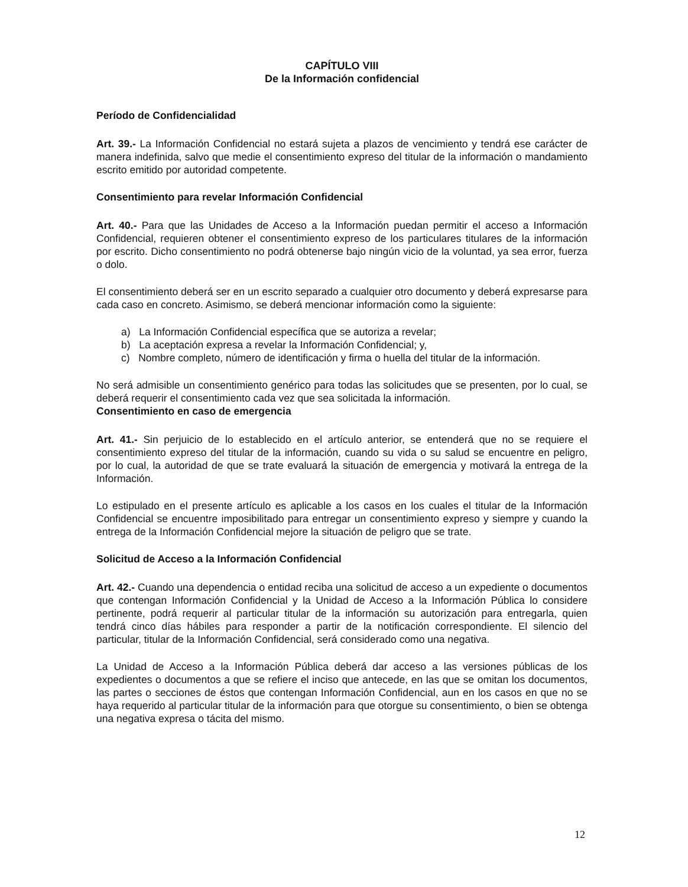CAPÍTULO VIII
De la Información confidencial
Período de Confidencialidad
Art. 39.- La Información Confidencial no estará sujeta a plazos de vencimiento y tendrá ese carácter de manera indefinida, salvo que medie el consentimiento expreso del titular de la información o mandamiento escrito emitido por autoridad competente.
Consentimiento para revelar Información Confidencial
Art. 40.- Para que las Unidades de Acceso a la Información puedan permitir el acceso a Información Confidencial, requieren obtener el consentimiento expreso de los particulares titulares de la información por escrito. Dicho consentimiento no podrá obtenerse bajo ningún vicio de la voluntad, ya sea error, fuerza o dolo.
El consentimiento deberá ser en un escrito separado a cualquier otro documento y deberá expresarse para cada caso en concreto. Asimismo, se deberá mencionar información como la siguiente:
a) La Información Confidencial específica que se autoriza a revelar;
b) La aceptación expresa a revelar la Información Confidencial; y,
c) Nombre completo, número de identificación y firma o huella del titular de la información.
No será admisible un consentimiento genérico para todas las solicitudes que se presenten, por lo cual, se deberá requerir el consentimiento cada vez que sea solicitada la información.
Consentimiento en caso de emergencia
Art. 41.- Sin perjuicio de lo establecido en el artículo anterior, se entenderá que no se requiere el consentimiento expreso del titular de la información, cuando su vida o su salud se encuentre en peligro, por lo cual, la autoridad de que se trate evaluará la situación de emergencia y motivará la entrega de la Información.
Lo estipulado en el presente artículo es aplicable a los casos en los cuales el titular de la Información Confidencial se encuentre imposibilitado para entregar un consentimiento expreso y siempre y cuando la entrega de la Información Confidencial mejore la situación de peligro que se trate.
Solicitud de Acceso a la Información Confidencial
Art. 42.- Cuando una dependencia o entidad reciba una solicitud de acceso a un expediente o documentos que contengan Información Confidencial y la Unidad de Acceso a la Información Pública lo considere pertinente, podrá requerir al particular titular de la información su autorización para entregarla, quien tendrá cinco días hábiles para responder a partir de la notificación correspondiente. El silencio del particular, titular de la Información Confidencial, será considerado como una negativa.
La Unidad de Acceso a la Información Pública deberá dar acceso a las versiones públicas de los expedientes o documentos a que se refiere el inciso que antecede, en las que se omitan los documentos, las partes o secciones de éstos que contengan Información Confidencial, aun en los casos en que no se haya requerido al particular titular de la información para que otorgue su consentimiento, o bien se obtenga una negativa expresa o tácita del mismo.
12